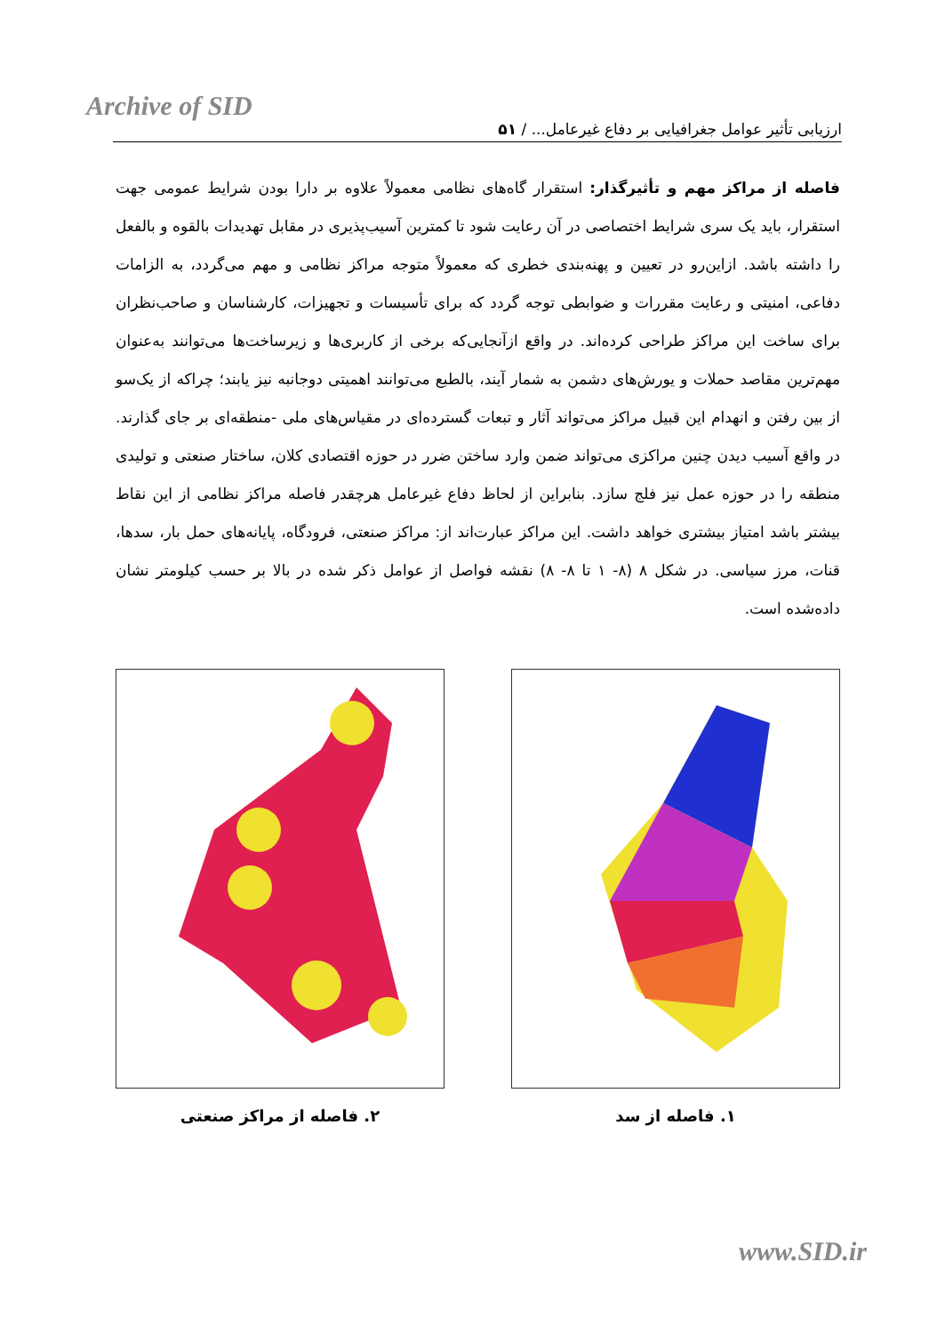Archive of SID
ارزیابی تأثیر عوامل جغرافیایی بر دفاع غیرعامل... / ۵۱
فاصله از مراکز مهم و تأثیرگذار: استقرار گاه‌های نظامی معمولاً علاوه بر دارا بودن شرایط عمومی جهت استقرار، باید یک سری شرایط اختصاصی در آن رعایت شود تا کمترین آسیب‌پذیری در مقابل تهدیدات بالقوه و بالفعل را داشته باشد. ازاین‌رو در تعیین و پهنه‌بندی خطری که معمولاً متوجه مراکز نظامی و مهم می‌گردد، به الزامات دفاعی، امنیتی و رعایت مقررات و ضوابطی توجه گردد که برای تأسیسات و تجهیزات، کارشناسان و صاحب‌نظران برای ساخت این مراکز طراحی کرده‌اند. در واقع ازآنجایی‌که برخی از کاربری‌ها و زیرساخت‌ها می‌توانند به‌عنوان مهم‌ترین مقاصد حملات و یورش‌های دشمن به شمار آیند، بالطبع می‌توانند اهمیتی دوجانبه نیز یابند؛ چراکه از یک‌سو از بین رفتن و انهدام این قبیل مراکز می‌تواند آثار و تبعات گسترده‌ای در مقیاس‌های ملی -منطقه‌ای بر جای گذارند. در واقع آسیب دیدن چنین مراکزی می‌تواند ضمن وارد ساختن ضرر در حوزه اقتصادی کلان، ساختار صنعتی و تولیدی منطقه را در حوزه عمل نیز فلج سازد. بنابراین از لحاظ دفاع غیرعامل هرچقدر فاصله مراکز نظامی از این نقاط بیشتر باشد امتیاز بیشتری خواهد داشت. این مراکز عبارت‌اند از: مراکز صنعتی، فرودگاه، پایانه‌های حمل بار، سدها، قنات، مرز سیاسی. در شکل ۸ (۸- ۱ تا ۸- ۸) نقشه فواصل از عوامل ذکر شده در بالا بر حسب کیلومتر نشان داده‌شده است.
۱. فاصله از سد ۲. فاصله از مراکز صنعتی
www.SID.ir